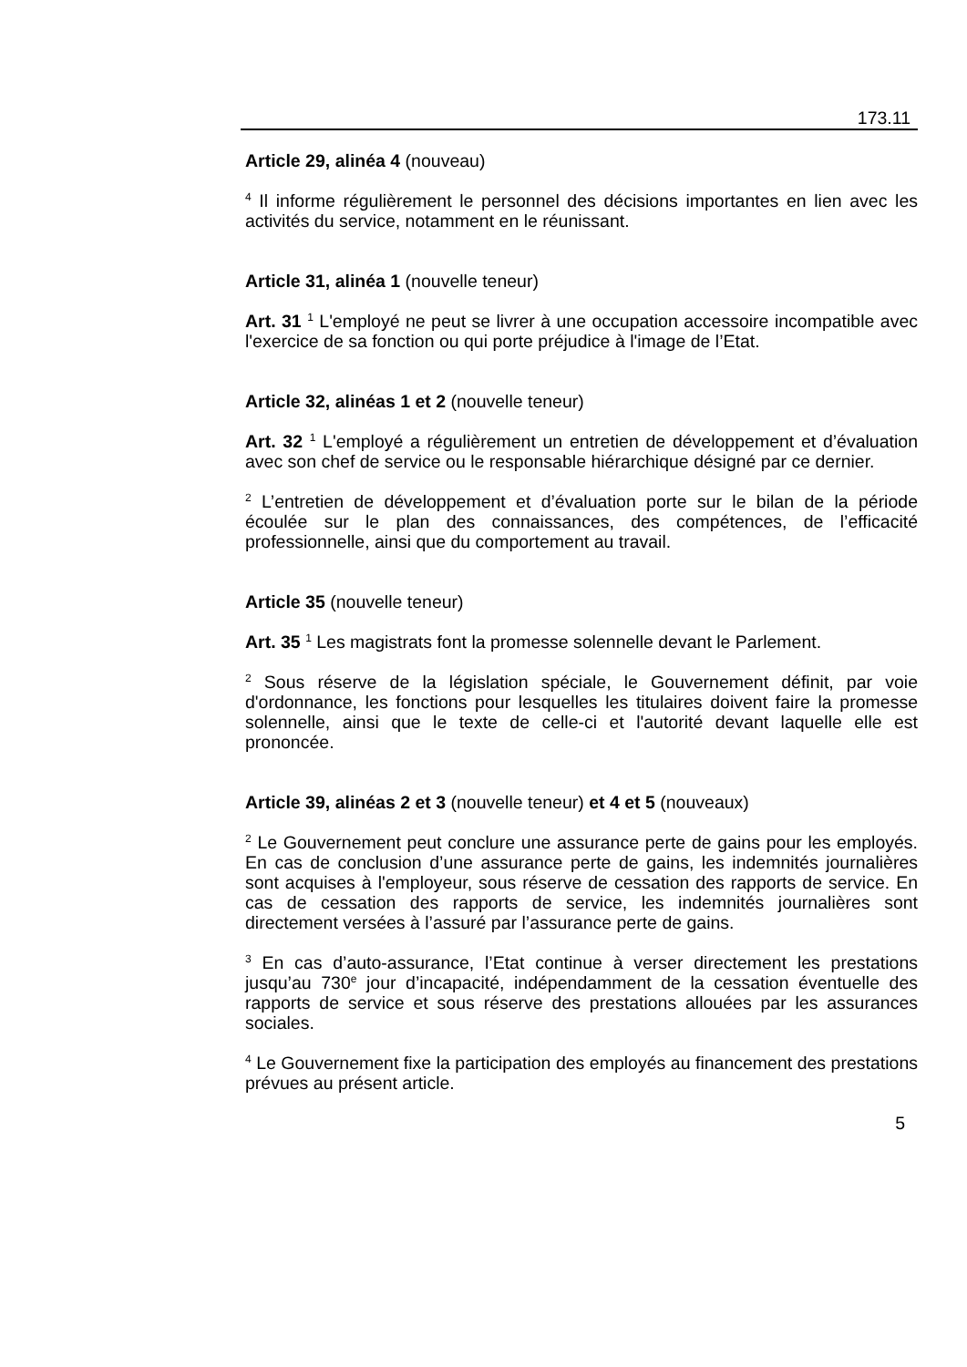173.11
Article 29, alinéa 4 (nouveau)
<sup>4</sup> Il informe régulièrement le personnel des décisions importantes en lien avec les activités du service, notamment en le réunissant.
Article 31, alinéa 1 (nouvelle teneur)
Art. 31 <sup>1</sup> L'employé ne peut se livrer à une occupation accessoire incompatible avec l'exercice de sa fonction ou qui porte préjudice à l'image de l’Etat.
Article 32, alinéas 1 et 2 (nouvelle teneur)
Art. 32 <sup>1</sup> L'employé a régulièrement un entretien de développement et d’évaluation avec son chef de service ou le responsable hiérarchique désigné par ce dernier.
<sup>2</sup> L’entretien de développement et d’évaluation porte sur le bilan de la période écoulée sur le plan des connaissances, des compétences, de l’efficacité professionnelle, ainsi que du comportement au travail.
Article 35 (nouvelle teneur)
Art. 35 <sup>1</sup> Les magistrats font la promesse solennelle devant le Parlement.
<sup>2</sup> Sous réserve de la législation spéciale, le Gouvernement définit, par voie d'ordonnance, les fonctions pour lesquelles les titulaires doivent faire la promesse solennelle, ainsi que le texte de celle-ci et l'autorité devant laquelle elle est prononcée.
Article 39, alinéas 2 et 3 (nouvelle teneur) et 4 et 5 (nouveaux)
<sup>2</sup> Le Gouvernement peut conclure une assurance perte de gains pour les employés. En cas de conclusion d’une assurance perte de gains, les indemnités journalières sont acquises à l'employeur, sous réserve de cessation des rapports de service. En cas de cessation des rapports de service, les indemnités journalières sont directement versées à l’assuré par l’assurance perte de gains.
<sup>3</sup> En cas d’auto-assurance, l’Etat continue à verser directement les prestations jusqu’au 730<sup>e</sup> jour d’incapacité, indépendamment de la cessation éventuelle des rapports de service et sous réserve des prestations allouées par les assurances sociales.
<sup>4</sup> Le Gouvernement fixe la participation des employés au financement des prestations prévues au présent article.
5